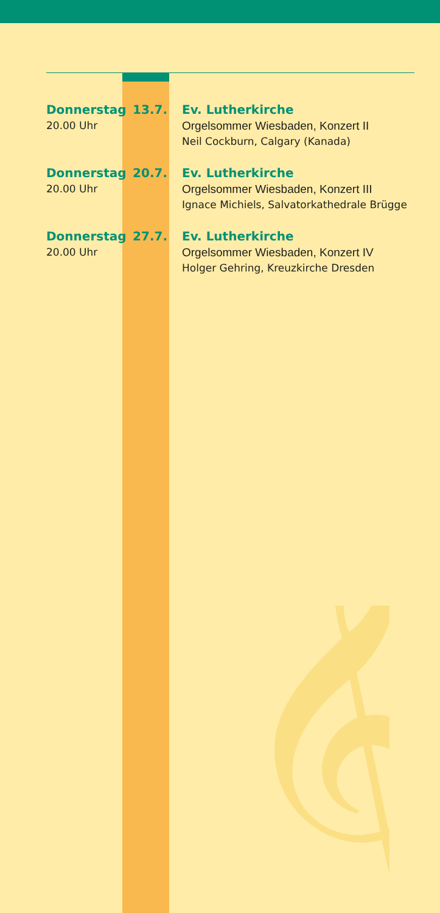Donnerstag
20.00 Uhr
13.7. Ev. Lutherkirche
Orgelsommer Wiesbaden, Konzert II
Neil Cockburn, Calgary (Kanada)
Donnerstag
20.00 Uhr
20.7. Ev. Lutherkirche
Orgelsommer Wiesbaden, Konzert III
Ignace Michiels, Salvatorkathedrale Brügge
Donnerstag
20.00 Uhr
27.7. Ev. Lutherkirche
Orgelsommer Wiesbaden, Konzert IV
Holger Gehring, Kreuzkirche Dresden
𝄞